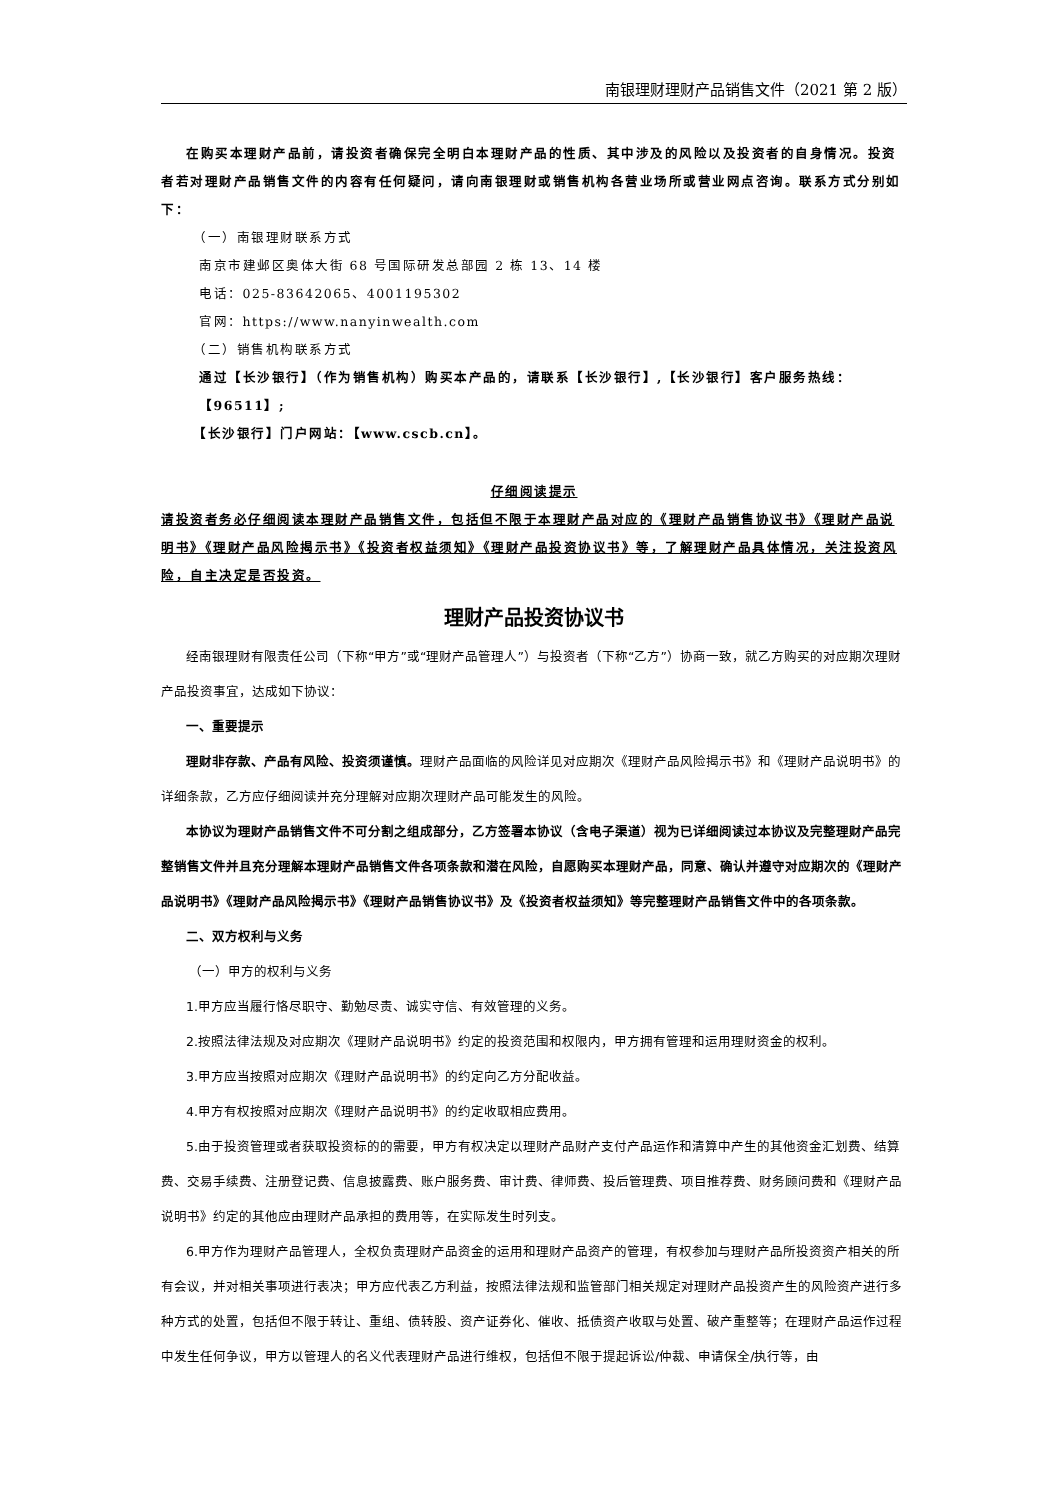南银理财理财产品销售文件（2021 第 2 版）
在购买本理财产品前，请投资者确保完全明白本理财产品的性质、其中涉及的风险以及投资者的自身情况。投资者若对理财产品销售文件的内容有任何疑问，请向南银理财或销售机构各营业场所或营业网点咨询。联系方式分别如下：
（一）南银理财联系方式
南京市建邺区奥体大街 68 号国际研发总部园 2 栋 13、14 楼
电话：025-83642065、4001195302
官网：https://www.nanyinwealth.com
（二）销售机构联系方式
通过【长沙银行】（作为销售机构）购买本产品的，请联系【长沙银行】,【长沙银行】客户服务热线：【96511】;
【长沙银行】门户网站：【www.cscb.cn】。
仔细阅读提示
请投资者务必仔细阅读本理财产品销售文件，包括但不限于本理财产品对应的《理财产品销售协议书》《理财产品说明书》《理财产品风险揭示书》《投资者权益须知》《理财产品投资协议书》等，了解理财产品具体情况，关注投资风险，自主决定是否投资。
理财产品投资协议书
经南银理财有限责任公司（下称“甲方”或“理财产品管理人”）与投资者（下称“乙方”）协商一致，就乙方购买的对应期次理财产品投资事宜，达成如下协议：
一、重要提示
理财非存款、产品有风险、投资须谨慎。理财产品面临的风险详见对应期次《理财产品风险揭示书》和《理财产品说明书》的详细条款，乙方应仔细阅读并充分理解对应期次理财产品可能发生的风险。
本协议为理财产品销售文件不可分割之组成部分，乙方签署本协议（含电子渠道）视为已详细阅读过本协议及完整理财产品完整销售文件并且充分理解本理财产品销售文件各项条款和潜在风险，自愿购买本理财产品，同意、确认并遵守对应期次的《理财产品说明书》《理财产品风险揭示书》《理财产品销售协议书》及《投资者权益须知》等完整理财产品销售文件中的各项条款。
二、双方权利与义务
（一）甲方的权利与义务
1.甲方应当履行恪尽职守、勤勉尽责、诚实守信、有效管理的义务。
2.按照法律法规及对应期次《理财产品说明书》约定的投资范围和权限内，甲方拥有管理和运用理财资金的权利。
3.甲方应当按照对应期次《理财产品说明书》的约定向乙方分配收益。
4.甲方有权按照对应期次《理财产品说明书》的约定收取相应费用。
5.由于投资管理或者获取投资标的的需要，甲方有权决定以理财产品财产支付产品运作和清算中产生的其他资金汇划费、结算费、交易手续费、注册登记费、信息披露费、账户服务费、审计费、律师费、投后管理费、项目推荐费、财务顾问费和《理财产品说明书》约定的其他应由理财产品承担的费用等，在实际发生时列支。
6.甲方作为理财产品管理人，全权负责理财产品资金的运用和理财产品资产的管理，有权参加与理财产品所投资资产相关的所有会议，并对相关事项进行表决；甲方应代表乙方利益，按照法律法规和监管部门相关规定对理财产品投资产生的风险资产进行多种方式的处置，包括但不限于转让、重组、债转股、资产证券化、催收、抵债资产收取与处置、破产重整等；在理财产品运作过程中发生任何争议，甲方以管理人的名义代表理财产品进行维权，包括但不限于提起诉讼/仲裁、申请保全/执行等，由